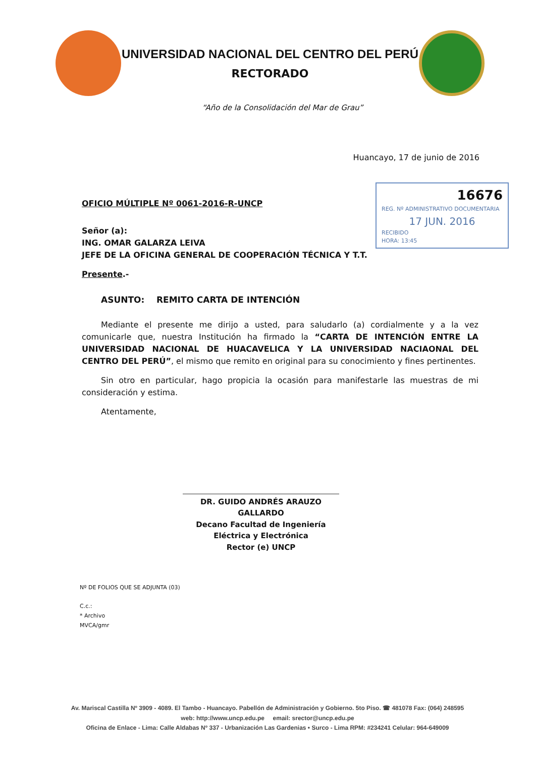UNIVERSIDAD NACIONAL DEL CENTRO DEL PERÚ
RECTORADO
“Año de la Consolidación del Mar de Grau”
Huancayo, 17 de junio de 2016
16676
REG. Nº ADMINISTRATIVO DOCUMENTARIA
17 JUN. 2016
RECIBIDO
HORA: 13:45
OFICIO MÚLTIPLE Nº 0061-2016-R-UNCP
Señor (a):
ING. OMAR GALARZA LEIVA
JEFE DE LA OFICINA GENERAL DE COOPERACIÓN TÉCNICA Y T.T.
Presente.-
ASUNTO: REMITO CARTA DE INTENCIÓN
Mediante el presente me dirijo a usted, para saludarlo (a) cordialmente y a la vez comunicarle que, nuestra Institución ha firmado la “CARTA DE INTENCIÓN ENTRE LA UNIVERSIDAD NACIONAL DE HUACAVELICA Y LA UNIVERSIDAD NACIAONAL DEL CENTRO DEL PERÚ”, el mismo que remito en original para su conocimiento y fines pertinentes.
Sin otro en particular, hago propicia la ocasión para manifestarle las muestras de mi consideración y estima.
Atentamente,
DR. GUIDO ANDRÉS ARAUZO GALLARDO
Decano Facultad de Ingeniería Eléctrica y Electrónica
Rector (e) UNCP
Nº DE FOLIOS QUE SE ADJUNTA (03)
C.c.:
* Archivo
MVCA/gmr
Av. Mariscal Castilla Nº 3909 - 4089. El Tambo - Huancayo. Pabellón de Administración y Gobierno. 5to Piso. ☎ 481078 Fax: (064) 248595
web: http://www.uncp.edu.pe email: srector@uncp.edu.pe
Oficina de Enlace - Lima: Calle Aldabas Nº 337 - Urbanización Las Gardenias • Surco - Lima RPM: #234241 Celular: 964-649009